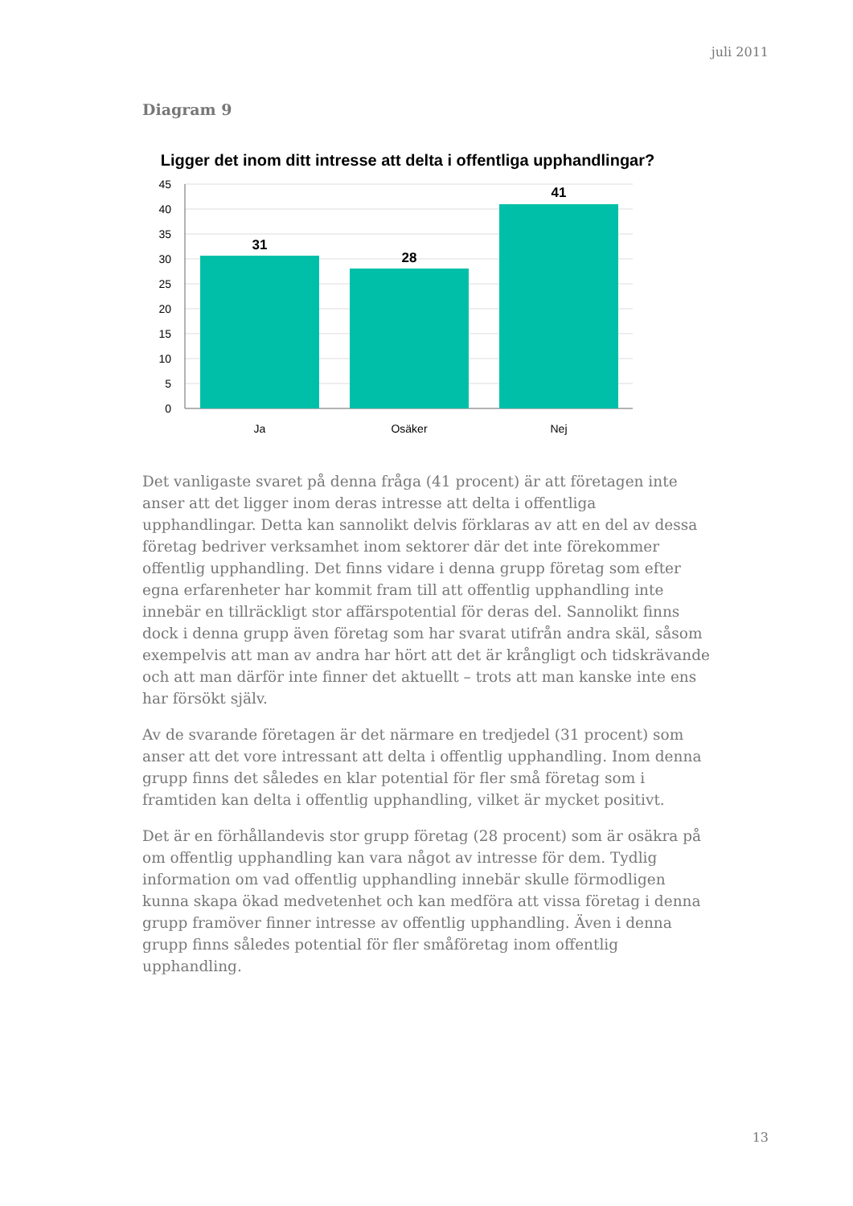juli 2011
Diagram 9
Ligger det inom ditt intresse att delta i offentliga upphandlingar?
45
40
35
30
25
20
15
10
5
0
31
28
41
Ja
Osäker
Nej
Det vanligaste svaret på denna fråga (41 procent) är att företagen inte anser att det ligger inom deras intresse att delta i offentliga upphandlingar. Detta kan sannolikt delvis förklaras av att en del av dessa företag bedriver verksamhet inom sektorer där det inte förekommer offentlig upphandling. Det finns vidare i denna grupp företag som efter egna erfarenheter har kommit fram till att offentlig upphandling inte innebär en tillräckligt stor affärspotential för deras del. Sannolikt finns dock i denna grupp även företag som har svarat utifrån andra skäl, såsom exempelvis att man av andra har hört att det är krångligt och tidskrävande och att man därför inte finner det aktuellt – trots att man kanske inte ens har försökt själv.
Av de svarande företagen är det närmare en tredjedel (31 procent) som anser att det vore intressant att delta i offentlig upphandling. Inom denna grupp finns det således en klar potential för fler små företag som i framtiden kan delta i offentlig upphandling, vilket är mycket positivt.
Det är en förhållandevis stor grupp företag (28 procent) som är osäkra på om offentlig upphandling kan vara något av intresse för dem. Tydlig information om vad offentlig upphandling innebär skulle förmodligen kunna skapa ökad medvetenhet och kan medföra att vissa företag i denna grupp framöver finner intresse av offentlig upphandling. Även i denna grupp finns således potential för fler småföretag inom offentlig upphandling.
13